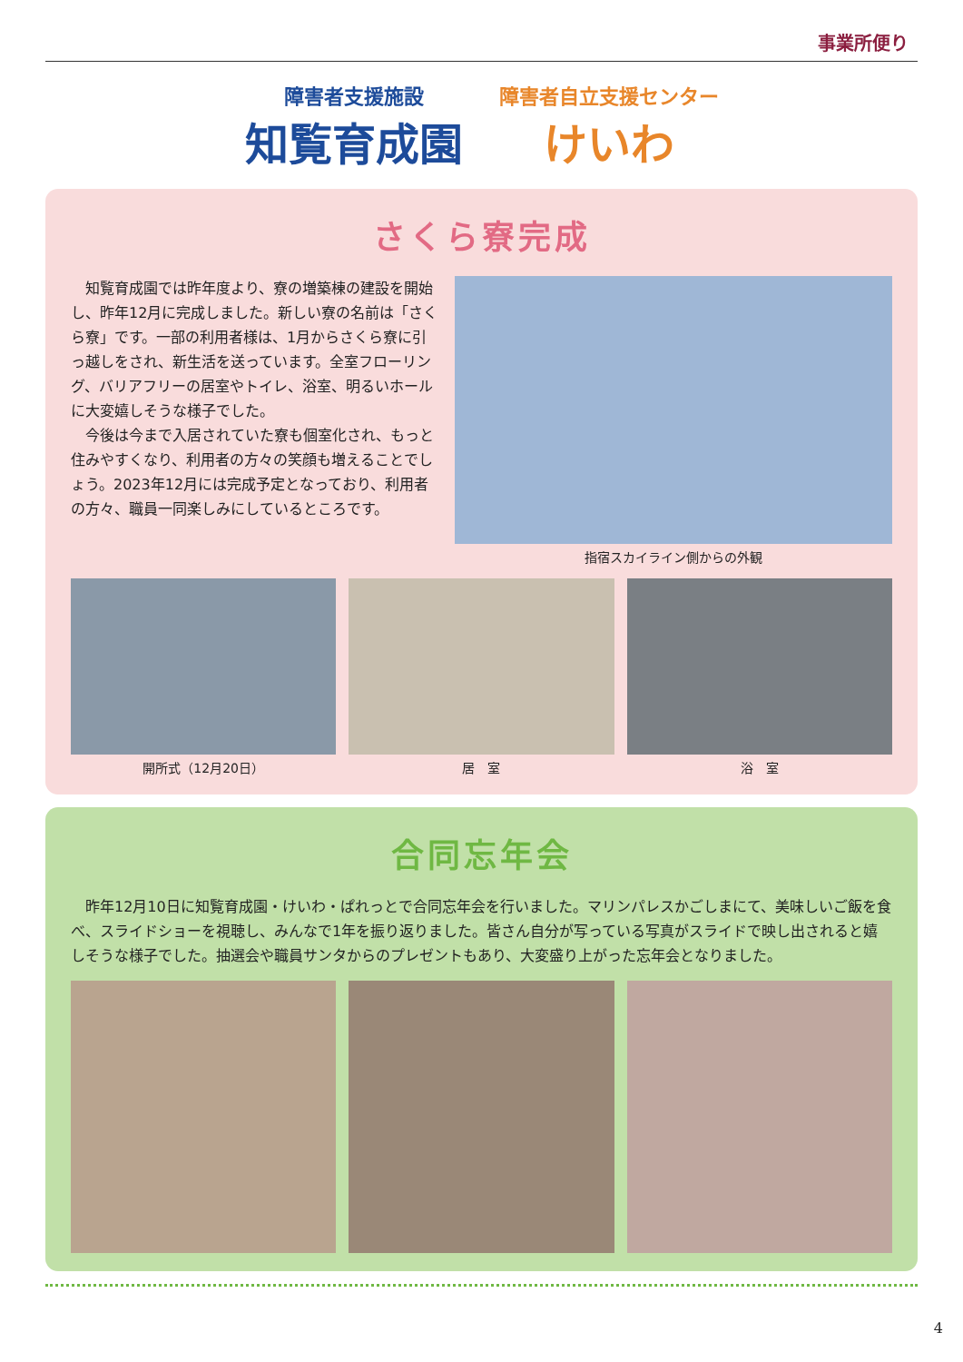事業所便り
障害者支援施設
知覧育成園
障害者自立支援センター
けいわ
さくら寮完成
知覧育成園では昨年度より、寮の増築棟の建設を開始し、昨年12月に完成しました。新しい寮の名前は「さくら寮」です。一部の利用者様は、1月からさくら寮に引っ越しをされ、新生活を送っています。全室フローリング、バリアフリーの居室やトイレ、浴室、明るいホールに大変嬉しそうな様子でした。
今後は今まで入居されていた寮も個室化され、もっと住みやすくなり、利用者の方々の笑顔も増えることでしょう。2023年12月には完成予定となっており、利用者の方々、職員一同楽しみにしているところです。
指宿スカイライン側からの外観
開所式（12月20日） 居　室 浴　室
合同忘年会
昨年12月10日に知覧育成園・けいわ・ぱれっとで合同忘年会を行いました。マリンパレスかごしまにて、美味しいご飯を食べ、スライドショーを視聴し、みんなで1年を振り返りました。皆さん自分が写っている写真がスライドで映し出されると嬉しそうな様子でした。抽選会や職員サンタからのプレゼントもあり、大変盛り上がった忘年会となりました。
4